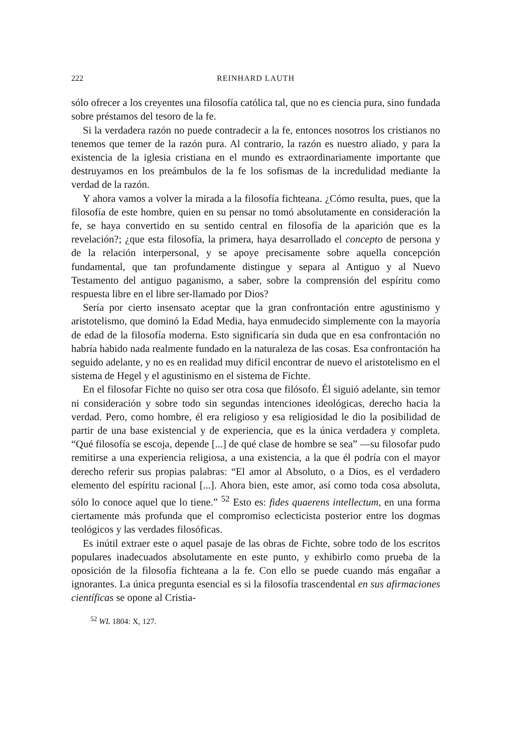222 REINHARD LAUTH
sólo ofrecer a los creyentes una filosofía católica tal, que no es ciencia pura, sino fundada sobre préstamos del tesoro de la fe.
Si la verdadera razón no puede contradecir a la fe, entonces nosotros los cristianos no tenemos que temer de la razón pura. Al contrario, la razón es nuestro aliado, y para la existencia de la iglesia cristiana en el mundo es extraordinariamente importante que destruyamos en los preámbulos de la fe los sofismas de la incredulidad mediante la verdad de la razón.
Y ahora vamos a volver la mirada a la filosofía fichteana. ¿Cómo resulta, pues, que la filosofía de este hombre, quien en su pensar no tomó absolutamente en consideración la fe, se haya convertido en su sentido central en filosofía de la aparición que es la revelación?; ¿que esta filosofía, la primera, haya desarrollado el concepto de persona y de la relación interpersonal, y se apoye precisamente sobre aquella concepción fundamental, que tan profundamente distingue y separa al Antiguo y al Nuevo Testamento del antiguo paganismo, a saber, sobre la comprensión del espíritu como respuesta libre en el libre ser-llamado por Dios?
Sería por cierto insensato aceptar que la gran confrontación entre agustinismo y aristotelismo, que dominó la Edad Media, haya enmudecido simplemente con la mayoría de edad de la filosofía moderna. Esto significaría sin duda que en esa confrontación no habría habido nada realmente fundado en la naturaleza de las cosas. Esa confrontación ha seguido adelante, y no es en realidad muy difícil encontrar de nuevo el aristotelismo en el sistema de Hegel y el agustinismo en el sistema de Fichte.
En el filosofar Fichte no quiso ser otra cosa que filósofo. Él siguió adelante, sin temor ni consideración y sobre todo sin segundas intenciones ideológicas, derecho hacia la verdad. Pero, como hombre, él era religioso y esa religiosidad le dio la posibilidad de partir de una base existencial y de experiencia, que es la única verdadera y completa. “Qué filosofía se escoja, depende [...] de qué clase de hombre se sea” —su filosofar pudo remitirse a una experiencia religiosa, a una existencia, a la que él podría con el mayor derecho referir sus propias palabras: “El amor al Absoluto, o a Dios, es el verdadero elemento del espíritu racional [...]. Ahora bien, este amor, así como toda cosa absoluta, sólo lo conoce aquel que lo tiene.” <sup>52</sup> Esto es: fides quaerens intellectum, en una forma ciertamente más profunda que el compromiso eclecticista posterior entre los dogmas teológicos y las verdades filosóficas.
Es inútil extraer este o aquel pasaje de las obras de Fichte, sobre todo de los escritos populares inadecuados absolutamente en este punto, y exhibirlo como prueba de la oposición de la filosofía fichteana a la fe. Con ello se puede cuando más engañar a ignorantes. La única pregunta esencial es si la filosofía trascendental en sus afirmaciones científicas se opone al Cristia-
<sup>52</sup> WL 1804: X, 127.